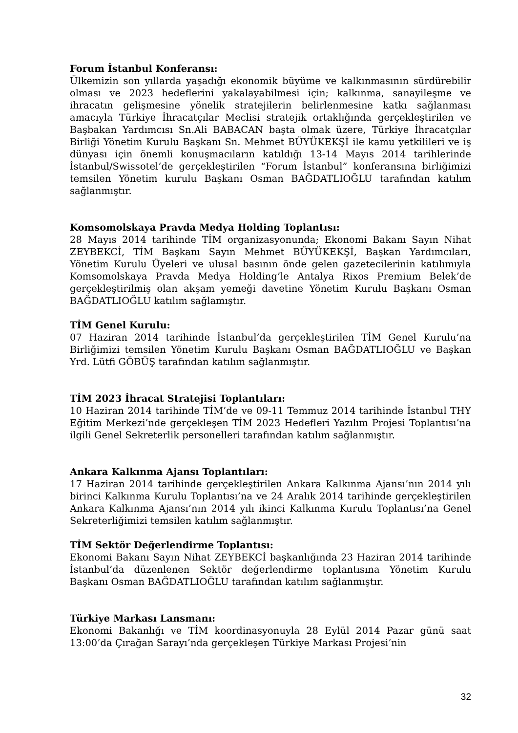Forum İstanbul Konferansı:
Ülkemizin son yıllarda yaşadığı ekonomik büyüme ve kalkınmasının sürdürebilir olması ve 2023 hedeflerini yakalayabilmesi için; kalkınma, sanayileşme ve ihracatın gelişmesine yönelik stratejilerin belirlenmesine katkı sağlanması amacıyla Türkiye İhracatçılar Meclisi stratejik ortaklığında gerçekleştirilen ve Başbakan Yardımcısı Sn.Ali BABACAN başta olmak üzere, Türkiye İhracatçılar Birliği Yönetim Kurulu Başkanı Sn. Mehmet BÜYÜKEKŞİ ile kamu yetkilileri ve iş dünyası için önemli konuşmacıların katıldığı 13-14 Mayıs 2014 tarihlerinde İstanbul/Swissotel‘de gerçekleştirilen “Forum İstanbul” konferansına birliğimizi temsilen Yönetim kurulu Başkanı Osman BAĞDATLIOĞLU tarafından katılım sağlanmıştır.
Komsomolskaya Pravda Medya Holding Toplantısı:
28 Mayıs 2014 tarihinde TİM organizasyonunda; Ekonomi Bakanı Sayın Nihat ZEYBEKCİ, TİM Başkanı Sayın Mehmet BÜYÜKEKŞİ, Başkan Yardımcıları, Yönetim Kurulu Üyeleri ve ulusal basının önde gelen gazetecilerinin katılımıyla Komsomolskaya Pravda Medya Holding’le Antalya Rixos Premium Belek’de gerçekleştirilmiş olan akşam yemeği davetine Yönetim Kurulu Başkanı Osman BAĞDATLIOĞLU katılım sağlamıştır.
TİM Genel Kurulu:
07 Haziran 2014 tarihinde İstanbul’da gerçekleştirilen TİM Genel Kurulu’na Birliğimizi temsilen Yönetim Kurulu Başkanı Osman BAĞDATLIOĞLU ve Başkan Yrd. Lütfi GÖBÜŞ tarafından katılım sağlanmıştır.
TİM 2023 İhracat Stratejisi Toplantıları:
10 Haziran 2014 tarihinde TİM’de ve 09-11 Temmuz 2014 tarihinde İstanbul THY Eğitim Merkezi’nde gerçekleşen TİM 2023 Hedefleri Yazılım Projesi Toplantısı’na ilgili Genel Sekreterlik personelleri tarafından katılım sağlanmıştır.
Ankara Kalkınma Ajansı Toplantıları:
17 Haziran 2014 tarihinde gerçekleştirilen Ankara Kalkınma Ajansı’nın 2014 yılı birinci Kalkınma Kurulu Toplantısı’na ve 24 Aralık 2014 tarihinde gerçekleştirilen Ankara Kalkınma Ajansı’nın 2014 yılı ikinci Kalkınma Kurulu Toplantısı’na Genel Sekreterliğimizi temsilen katılım sağlanmıştır.
TİM Sektör Değerlendirme Toplantısı:
Ekonomi Bakanı Sayın Nihat ZEYBEKCİ başkanlığında 23 Haziran 2014 tarihinde İstanbul’da düzenlenen Sektör değerlendirme toplantısına Yönetim Kurulu Başkanı Osman BAĞDATLIOĞLU tarafından katılım sağlanmıştır.
Türkiye Markası Lansmanı:
Ekonomi Bakanlığı ve TİM koordinasyonuyla 28 Eylül 2014 Pazar günü saat 13:00’da Çırağan Sarayı’nda gerçekleşen Türkiye Markası Projesi’nin
32